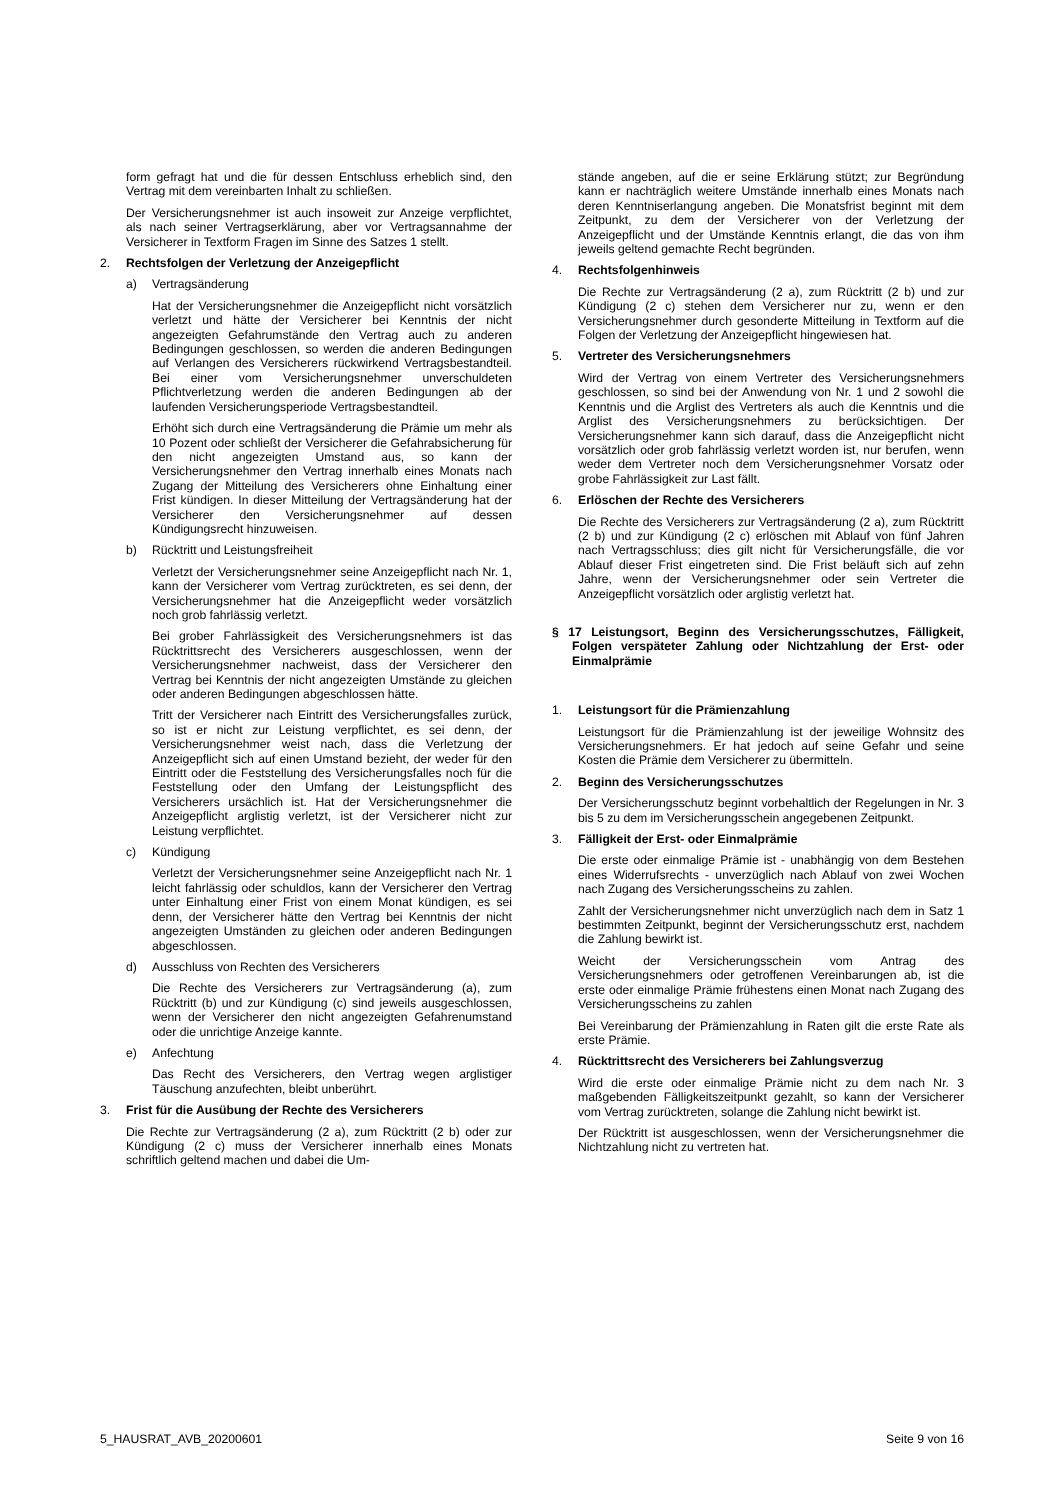form gefragt hat und die für dessen Entschluss erheblich sind, den Vertrag mit dem vereinbarten Inhalt zu schließen.
Der Versicherungsnehmer ist auch insoweit zur Anzeige verpflichtet, als nach seiner Vertragserklärung, aber vor Vertragsannahme der Versicherer in Textform Fragen im Sinne des Satzes 1 stellt.
2. Rechtsfolgen der Verletzung der Anzeigepflicht
a) Vertragsänderung
Hat der Versicherungsnehmer die Anzeigepflicht nicht vorsätzlich verletzt und hätte der Versicherer bei Kenntnis der nicht angezeigten Gefahrumstände den Vertrag auch zu anderen Bedingungen geschlossen, so werden die anderen Bedingungen auf Verlangen des Versicherers rückwirkend Vertragsbestandteil. Bei einer vom Versicherungsnehmer unverschuldeten Pflichtverletzung werden die anderen Bedingungen ab der laufenden Versicherungsperiode Vertragsbestandteil.
Erhöht sich durch eine Vertragsänderung die Prämie um mehr als 10 Pozent oder schließt der Versicherer die Gefahrabsicherung für den nicht angezeigten Umstand aus, so kann der Versicherungsnehmer den Vertrag innerhalb eines Monats nach Zugang der Mitteilung des Versicherers ohne Einhaltung einer Frist kündigen. In dieser Mitteilung der Vertragsänderung hat der Versicherer den Versicherungsnehmer auf dessen Kündigungsrecht hinzuweisen.
b) Rücktritt und Leistungsfreiheit
Verletzt der Versicherungsnehmer seine Anzeigepflicht nach Nr. 1, kann der Versicherer vom Vertrag zurücktreten, es sei denn, der Versicherungsnehmer hat die Anzeigepflicht weder vorsätzlich noch grob fahrlässig verletzt.
Bei grober Fahrlässigkeit des Versicherungsnehmers ist das Rücktrittsrecht des Versicherers ausgeschlossen, wenn der Versicherungsnehmer nachweist, dass der Versicherer den Vertrag bei Kenntnis der nicht angezeigten Umstände zu gleichen oder anderen Bedingungen abgeschlossen hätte.
Tritt der Versicherer nach Eintritt des Versicherungsfalles zurück, so ist er nicht zur Leistung verpflichtet, es sei denn, der Versicherungsnehmer weist nach, dass die Verletzung der Anzeigepflicht sich auf einen Umstand bezieht, der weder für den Eintritt oder die Feststellung des Versicherungsfalles noch für die Feststellung oder den Umfang der Leistungspflicht des Versicherers ursächlich ist. Hat der Versicherungsnehmer die Anzeigepflicht arglistig verletzt, ist der Versicherer nicht zur Leistung verpflichtet.
c) Kündigung
Verletzt der Versicherungsnehmer seine Anzeigepflicht nach Nr. 1 leicht fahrlässig oder schuldlos, kann der Versicherer den Vertrag unter Einhaltung einer Frist von einem Monat kündigen, es sei denn, der Versicherer hätte den Vertrag bei Kenntnis der nicht angezeigten Umständen zu gleichen oder anderen Bedingungen abgeschlossen.
d) Ausschluss von Rechten des Versicherers
Die Rechte des Versicherers zur Vertragsänderung (a), zum Rücktritt (b) und zur Kündigung (c) sind jeweils ausgeschlossen, wenn der Versicherer den nicht angezeigten Gefahrenumstand oder die unrichtige Anzeige kannte.
e) Anfechtung
Das Recht des Versicherers, den Vertrag wegen arglistiger Täuschung anzufechten, bleibt unberührt.
3. Frist für die Ausübung der Rechte des Versicherers
Die Rechte zur Vertragsänderung (2 a), zum Rücktritt (2 b) oder zur Kündigung (2 c) muss der Versicherer innerhalb eines Monats schriftlich geltend machen und dabei die Um-
stände angeben, auf die er seine Erklärung stützt; zur Begründung kann er nachträglich weitere Umstände innerhalb eines Monats nach deren Kenntniserlangung angeben. Die Monatsfrist beginnt mit dem Zeitpunkt, zu dem der Versicherer von der Verletzung der Anzeigepflicht und der Umstände Kenntnis erlangt, die das von ihm jeweils geltend gemachte Recht begründen.
4. Rechtsfolgenhinweis
Die Rechte zur Vertragsänderung (2 a), zum Rücktritt (2 b) und zur Kündigung (2 c) stehen dem Versicherer nur zu, wenn er den Versicherungsnehmer durch gesonderte Mitteilung in Textform auf die Folgen der Verletzung der Anzeigepflicht hingewiesen hat.
5. Vertreter des Versicherungsnehmers
Wird der Vertrag von einem Vertreter des Versicherungsnehmers geschlossen, so sind bei der Anwendung von Nr. 1 und 2 sowohl die Kenntnis und die Arglist des Vertreters als auch die Kenntnis und die Arglist des Versicherungsnehmers zu berücksichtigen. Der Versicherungsnehmer kann sich darauf, dass die Anzeigepflicht nicht vorsätzlich oder grob fahrlässig verletzt worden ist, nur berufen, wenn weder dem Vertreter noch dem Versicherungsnehmer Vorsatz oder grobe Fahrlässigkeit zur Last fällt.
6. Erlöschen der Rechte des Versicherers
Die Rechte des Versicherers zur Vertragsänderung (2 a), zum Rücktritt (2 b) und zur Kündigung (2 c) erlöschen mit Ablauf von fünf Jahren nach Vertragsschluss; dies gilt nicht für Versicherungsfälle, die vor Ablauf dieser Frist eingetreten sind. Die Frist beläuft sich auf zehn Jahre, wenn der Versicherungsnehmer oder sein Vertreter die Anzeigepflicht vorsätzlich oder arglistig verletzt hat.
§ 17 Leistungsort, Beginn des Versicherungsschutzes, Fälligkeit, Folgen verspäteter Zahlung oder Nichtzahlung der Erst- oder Einmalprämie
1. Leistungsort für die Prämienzahlung
Leistungsort für die Prämienzahlung ist der jeweilige Wohnsitz des Versicherungsnehmers. Er hat jedoch auf seine Gefahr und seine Kosten die Prämie dem Versicherer zu übermitteln.
2. Beginn des Versicherungsschutzes
Der Versicherungsschutz beginnt vorbehaltlich der Regelungen in Nr. 3 bis 5 zu dem im Versicherungsschein angegebenen Zeitpunkt.
3. Fälligkeit der Erst- oder Einmalprämie
Die erste oder einmalige Prämie ist - unabhängig von dem Bestehen eines Widerrufsrechts - unverzüglich nach Ablauf von zwei Wochen nach Zugang des Versicherungsscheins zu zahlen.
Zahlt der Versicherungsnehmer nicht unverzüglich nach dem in Satz 1 bestimmten Zeitpunkt, beginnt der Versicherungsschutz erst, nachdem die Zahlung bewirkt ist.
Weicht der Versicherungsschein vom Antrag des Versicherungsnehmers oder getroffenen Vereinbarungen ab, ist die erste oder einmalige Prämie frühestens einen Monat nach Zugang des Versicherungsscheins zu zahlen
Bei Vereinbarung der Prämienzahlung in Raten gilt die erste Rate als erste Prämie.
4. Rücktrittsrecht des Versicherers bei Zahlungsverzug
Wird die erste oder einmalige Prämie nicht zu dem nach Nr. 3 maßgebenden Fälligkeitszeitpunkt gezahlt, so kann der Versicherer vom Vertrag zurücktreten, solange die Zahlung nicht bewirkt ist.
Der Rücktritt ist ausgeschlossen, wenn der Versicherungsnehmer die Nichtzahlung nicht zu vertreten hat.
5_HAUSRAT_AVB_20200601 Seite 9 von 16